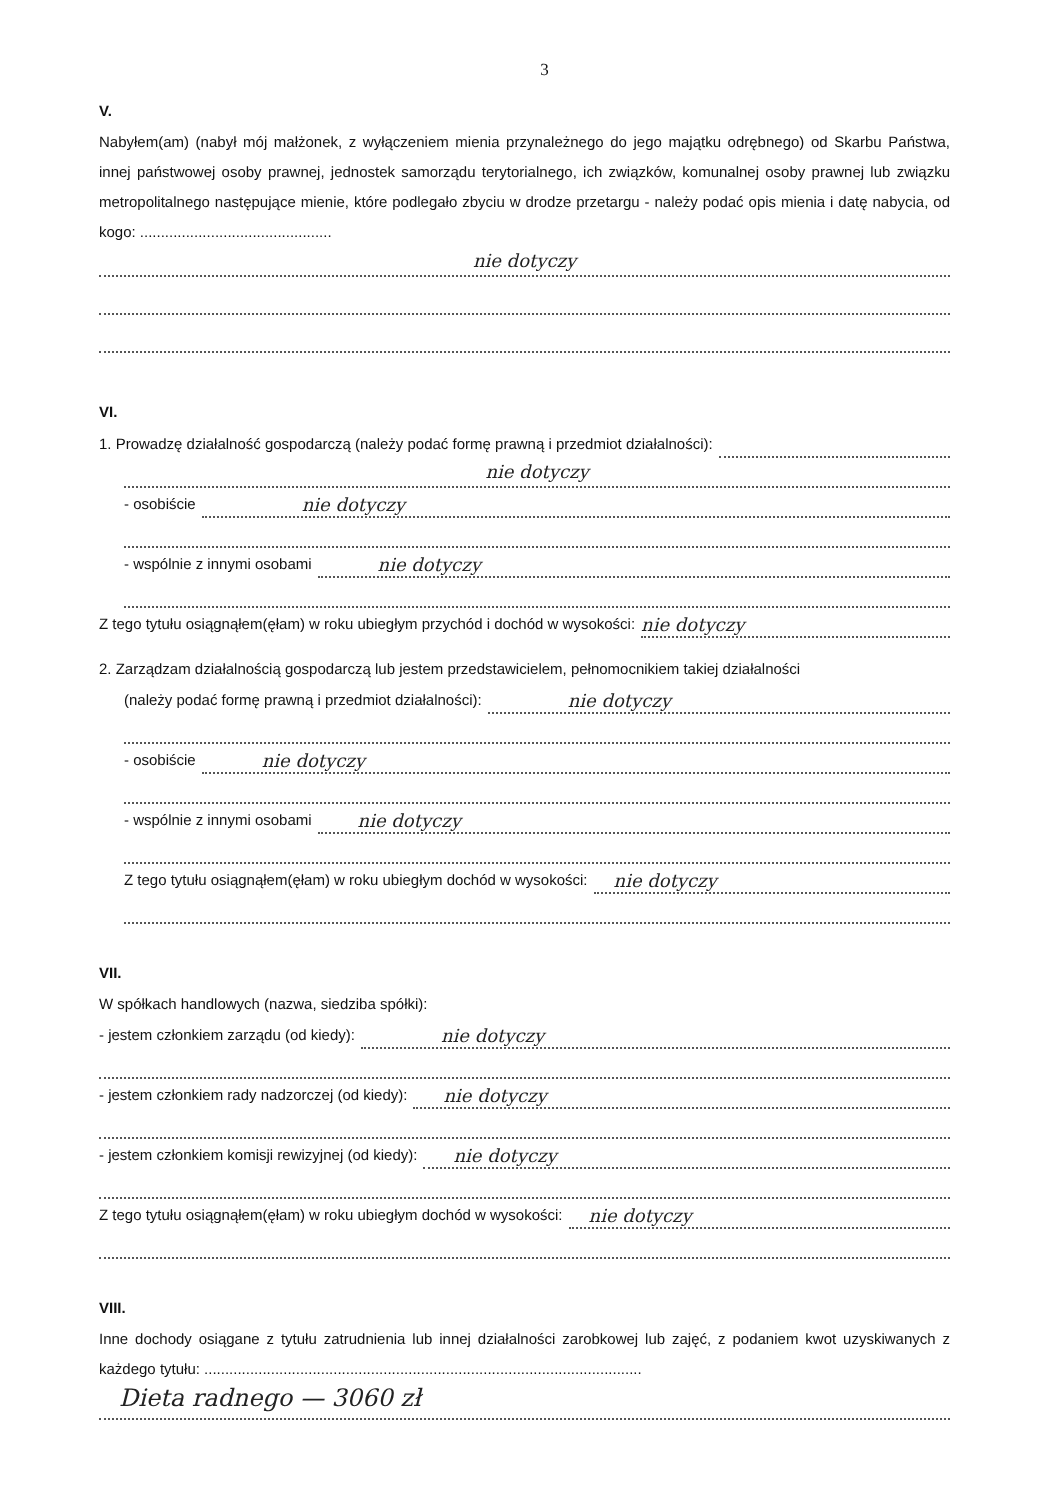3
V.
Nabyłem(am) (nabył mój małżonek, z wyłączeniem mienia przynależnego do jego majątku odrębnego) od Skarbu Państwa, innej państwowej osoby prawnej, jednostek samorządu terytorialnego, ich związków, komunalnej osoby prawnej lub związku metropolitalnego następujące mienie, które podlegało zbyciu w drodze przetargu - należy podać opis mienia i datę nabycia, od kogo: ..............................................
nie dotyczy
VI.
1. Prowadzę działalność gospodarczą (należy podać formę prawną i przedmiot działalności):
nie dotyczy
- osobiście nie dotyczy
- wspólnie z innymi osobami nie dotyczy
Z tego tytułu osiągnąłem(ęłam) w roku ubiegłym przychód i dochód w wysokości: nie dotyczy
2. Zarządzam działalnością gospodarczą lub jestem przedstawicielem, pełnomocnikiem takiej działalności
(należy podać formę prawną i przedmiot działalności): nie dotyczy
- osobiście nie dotyczy
- wspólnie z innymi osobami nie dotyczy
Z tego tytułu osiągnąłem(ęłam) w roku ubiegłym dochód w wysokości: nie dotyczy
VII.
W spółkach handlowych (nazwa, siedziba spółki):
- jestem członkiem zarządu (od kiedy): nie dotyczy
- jestem członkiem rady nadzorczej (od kiedy): nie dotyczy
- jestem członkiem komisji rewizyjnej (od kiedy): nie dotyczy
Z tego tytułu osiągnąłem(ęłam) w roku ubiegłym dochód w wysokości: nie dotyczy
VIII.
Inne dochody osiągane z tytułu zatrudnienia lub innej działalności zarobkowej lub zajęć, z podaniem kwot uzyskiwanych z każdego tytułu: .........................................................................................................
Dieta radnego — 3060 zł